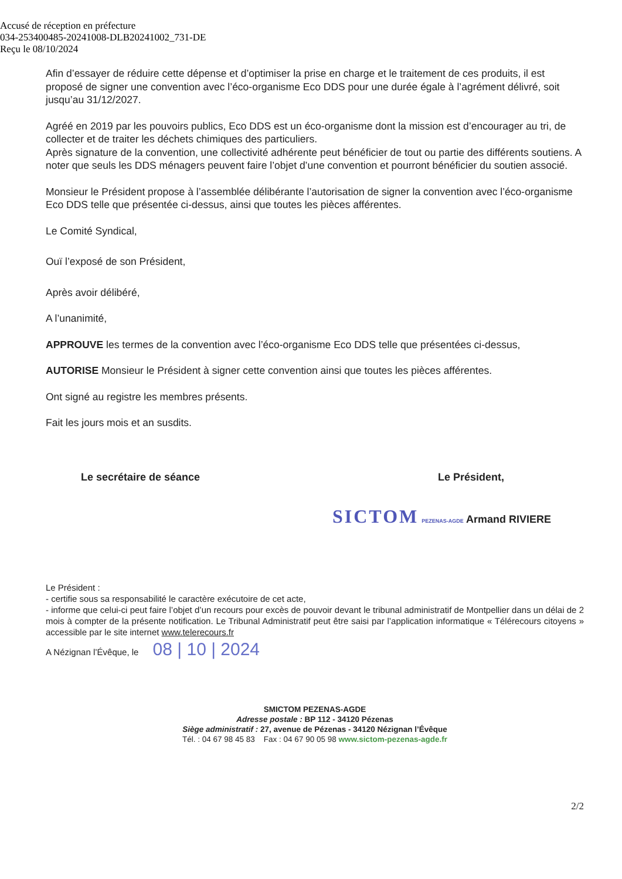Accusé de réception en préfecture
034-253400485-20241008-DLB20241002_731-DE
Reçu le 08/10/2024
Afin d’essayer de réduire cette dépense et d’optimiser la prise en charge et le traitement de ces produits, il est proposé de signer une convention avec l’éco-organisme Eco DDS pour une durée égale à l’agrément délivré, soit jusqu’au 31/12/2027.
Agréé en 2019 par les pouvoirs publics, Eco DDS est un éco-organisme dont la mission est d’encourager au tri, de collecter et de traiter les déchets chimiques des particuliers.
Après signature de la convention, une collectivité adhérente peut bénéficier de tout ou partie des différents soutiens. A noter que seuls les DDS ménagers peuvent faire l’objet d’une convention et pourront bénéficier du soutien associé.
Monsieur le Président propose à l’assemblée délibérante l’autorisation de signer la convention avec l’éco-organisme Eco DDS telle que présentée ci-dessus, ainsi que toutes les pièces afférentes.
Le Comité Syndical,
Ouï l’exposé de son Président,
Après avoir délibéré,
A l’unanimité,
APPROUVE les termes de la convention avec l’éco-organisme Eco DDS telle que présentées ci-dessus,
AUTORISE Monsieur le Président à signer cette convention ainsi que toutes les pièces afférentes.
Ont signé au registre les membres présents.
Fait les jours mois et an susdits.
Le secrétaire de séance Le Président,
SICTOM PEZENAS-AGDE Armand RIVIERE
Le Président :
- certifie sous sa responsabilité le caractère exécutoire de cet acte,
- informe que celui-ci peut faire l’objet d’un recours pour excès de pouvoir devant le tribunal administratif de Montpellier dans un délai de 2 mois à compter de la présente notification. Le Tribunal Administratif peut être saisi par l’application informatique « Télérecours citoyens » accessible par le site internet www.telerecours.fr
A Nézignan l’Évêque, le 08 | 10 | 2024
SMICTOM PEZENAS-AGDE
Adresse postale : BP 112 - 34120 Pézenas
Siège administratif : 27, avenue de Pézenas - 34120 Nézignan l’Évêque
Tél. : 04 67 98 45 83 Fax : 04 67 90 05 98 www.sictom-pezenas-agde.fr
2/2